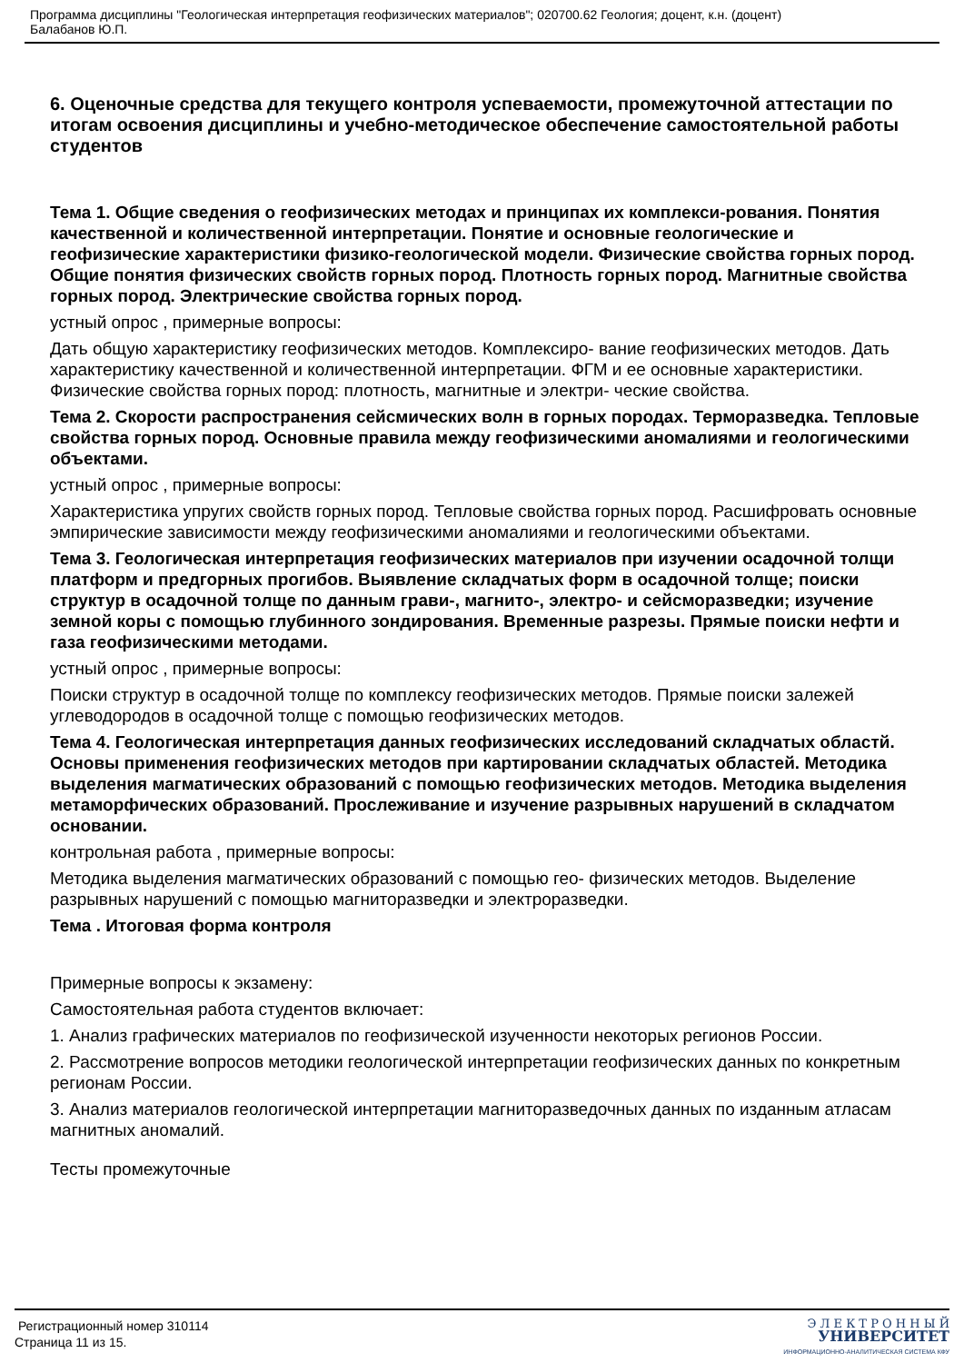Программа дисциплины "Геологическая интерпретация геофизических материалов"; 020700.62 Геология; доцент, к.н. (доцент)
Балабанов Ю.П.
6. Оценочные средства для текущего контроля успеваемости, промежуточной аттестации по итогам освоения дисциплины и учебно-методическое обеспечение самостоятельной работы студентов
Тема 1. Общие сведения о геофизических методах и принципах их комплекси-рования. Понятия качественной и количественной интерпретации. Понятие и основные геологические и геофизические характеристики физико-геологической модели. Физические свойства горных пород. Общие понятия физических свойств горных пород. Плотность горных пород. Магнитные свойства горных пород. Электрические свойства горных пород.
устный опрос , примерные вопросы:
Дать общую характеристику геофизических методов. Комплексиро- вание геофизических методов. Дать характеристику качественной и количественной интерпретации. ФГМ и ее основные характеристики. Физические свойства горных пород: плотность, магнитные и электри- ческие свойства.
Тема 2. Скорости распространения сейсмических волн в горных породах. Терморазведка. Тепловые свойства горных пород. Основные правила между геофизическими аномалиями и геологическими объектами.
устный опрос , примерные вопросы:
Характеристика упругих свойств горных пород. Тепловые свойства горных пород. Расшифровать основные эмпирические зависимости между геофизическими аномалиями и геологическими объектами.
Тема 3. Геологическая интерпретация геофизических материалов при изучении осадочной толщи платформ и предгорных прогибов. Выявление складчатых форм в осадочной толще; поиски структур в осадочной толще по данным грави-, магнито-, электро- и сейсморазведки; изучение земной коры с помощью глубинного зондирования. Временные разрезы. Прямые поиски нефти и газа геофизическими методами.
устный опрос , примерные вопросы:
Поиски структур в осадочной толще по комплексу геофизических методов. Прямые поиски залежей углеводородов в осадочной толще с помощью геофизических методов.
Тема 4. Геологическая интерпретация данных геофизических исследований складчатых областй. Основы применения геофизических методов при картировании складчатых областей. Методика выделения магматических образований с помощью геофизических методов. Методика выделения метаморфических образований. Прослеживание и изучение разрывных нарушений в складчатом основании.
контрольная работа , примерные вопросы:
Методика выделения магматических образований с помощью гео- физических методов. Выделение разрывных нарушений с помощью магниторазведки и электроразведки.
Тема . Итоговая форма контроля
Примерные вопросы к экзамену:
Самостоятельная работа студентов включает:
1. Анализ графических материалов по геофизической изученности некоторых регионов России.
2. Рассмотрение вопросов методики геологической интерпретации геофизических данных по конкретным регионам России.
3. Анализ материалов геологической интерпретации магниторазведочных данных по изданным атласам магнитных аномалий.
Тесты промежуточные
Регистрационный номер 310114
Страница 11 из 15.
Э Л Е К Т Р О Н Н Ы Й
УНИВЕРСИТЕТ
ИНФОРМАЦИОННО-АНАЛИТИЧЕСКАЯ СИСТЕМА КФУ